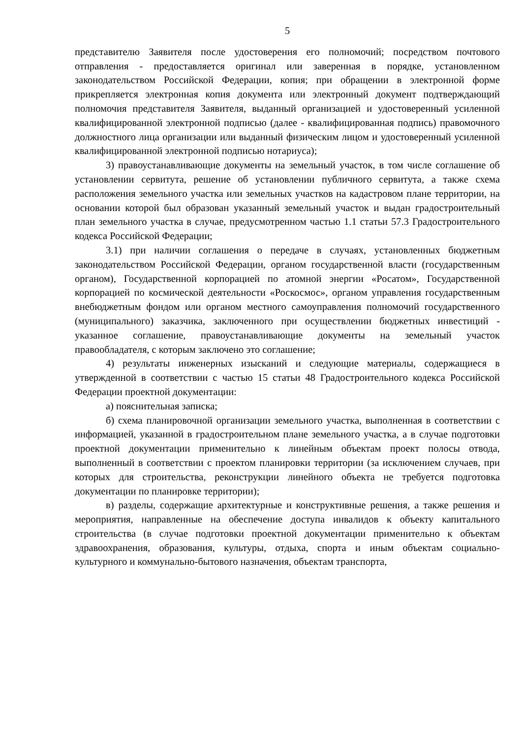5
представителю Заявителя после удостоверения его полномочий; посредством почтового отправления - предоставляется оригинал или заверенная в порядке, установленном законодательством Российской Федерации, копия; при обращении в электронной форме прикрепляется электронная копия документа или электронный документ подтверждающий полномочия представителя Заявителя, выданный организацией и удостоверенный усиленной квалифицированной электронной подписью (далее - квалифицированная подпись) правомочного должностного лица организации или выданный физическим лицом и удостоверенный усиленной квалифицированной электронной подписью нотариуса);
3) правоустанавливающие документы на земельный участок, в том числе соглашение об установлении сервитута, решение об установлении публичного сервитута, а также схема расположения земельного участка или земельных участков на кадастровом плане территории, на основании которой был образован указанный земельный участок и выдан градостроительный план земельного участка в случае, предусмотренном частью 1.1 статьи 57.3 Градостроительного кодекса Российской Федерации;
3.1) при наличии соглашения о передаче в случаях, установленных бюджетным законодательством Российской Федерации, органом государственной власти (государственным органом), Государственной корпорацией по атомной энергии «Росатом», Государственной корпорацией по космической деятельности «Роскосмос», органом управления государственным внебюджетным фондом или органом местного самоуправления полномочий государственного (муниципального) заказчика, заключенного при осуществлении бюджетных инвестиций - указанное соглашение, правоустанавливающие документы на земельный участок правообладателя, с которым заключено это соглашение;
4) результаты инженерных изысканий и следующие материалы, содержащиеся в утвержденной в соответствии с частью 15 статьи 48 Градостроительного кодекса Российской Федерации проектной документации:
а) пояснительная записка;
б) схема планировочной организации земельного участка, выполненная в соответствии с информацией, указанной в градостроительном плане земельного участка, а в случае подготовки проектной документации применительно к линейным объектам проект полосы отвода, выполненный в соответствии с проектом планировки территории (за исключением случаев, при которых для строительства, реконструкции линейного объекта не требуется подготовка документации по планировке территории);
в) разделы, содержащие архитектурные и конструктивные решения, а также решения и мероприятия, направленные на обеспечение доступа инвалидов к объекту капитального строительства (в случае подготовки проектной документации применительно к объектам здравоохранения, образования, культуры, отдыха, спорта и иным объектам социально-культурного и коммунально-бытового назначения, объектам транспорта,